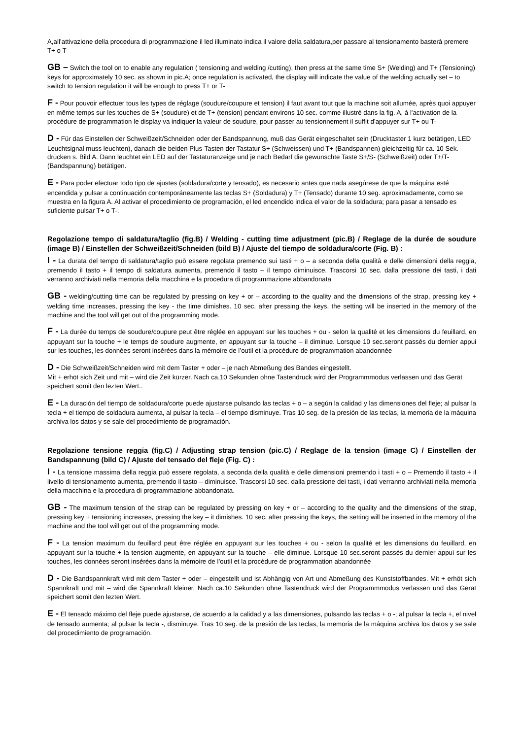A,all’attivazione della procedura di programmazione il led illuminato indica il valore della saldatura,per passare al tensionamento basterà premere T+ o T-
GB – Switch the tool on to enable any regulation ( tensioning and welding /cutting), then press at the same time S+ (Welding) and T+ (Tensioning) keys for approximately 10 sec. as shown in pic.A; once regulation is activated, the display will indicate the value of the welding actually set – to switch to tension regulation it will be enough to press T+ or T-
F - Pour pouvoir effectuer tous les types de réglage (soudure/coupure et tension) il faut avant tout que la machine soit allumée, après quoi appuyer en même temps sur les touches de S+ (soudure) et de T+ (tension) pendant environs 10 sec. comme illustré dans la fig. A, à l'activation de la procédure de programmation le display va indiquer la valeur de soudure, pour passer au tensionnement il suffit d’appuyer sur T+ ou T-
D - Für das Einstellen der Schweißzeit/Schneiden oder der Bandspannung, muß das Gerät eingeschaltet sein (Drucktaster 1 kurz betätigen, LED Leuchtsignal muss leuchten), danach die beiden Plus-Tasten der Tastatur S+ (Schweissen) und T+ (Bandspannen) gleichzeitig für ca. 10 Sek. drücken s. Bild A. Dann leuchtet ein LED auf der Tastaturanzeige und je nach Bedarf die gewünschte Taste S+/S- (Schweißzeit) oder T+/T- (Bandspannung) betätigen.
E - Para poder efectuar todo tipo de ajustes (soldadura/corte y tensado), es necesario antes que nada asegúrese de que la máquina esté encendida y pulsar a continuación contemporáneamente las teclas S+ (Soldadura) y T+ (Tensado) durante 10 seg. aproximadamente, como se muestra en la figura A. Al activar el procedimiento de programación, el led encendido indica el valor de la soldadura; para pasar a tensado es suficiente pulsar T+ o T-.
Regolazione tempo di saldatura/taglio (fig.B) / Welding - cutting time adjustment (pic.B) / Reglage de la durée de soudure (image B) / Einstellen der Schweißzeit/Schneiden (bild B) / Ajuste del tiempo de soldadura/corte (Fig. B) :
I - La durata del tempo di saldatura/taglio può essere regolata premendo sui tasti + o – a seconda della qualità e delle dimensioni della reggia, premendo il tasto + il tempo di saldatura aumenta, premendo il tasto – il tempo diminuisce. Trascorsi 10 sec. dalla pressione dei tasti, i dati verranno archiviati nella memoria della macchina e la procedura di programmazione abbandonata
GB - welding/cutting time can be regulated by pressing on key + or – according to the quality and the dimensions of the strap, pressing key + welding time increases, pressing the key - the time dimishes. 10 sec. after pressing the keys, the setting will be inserted in the memory of the machine and the tool will get out of the programming mode.
F - La durée du temps de soudure/coupure peut être réglée en appuyant sur les touches + ou - selon la qualité et les dimensions du feuillard, en appuyant sur la touche + le temps de soudure augmente, en appuyant sur la touche – il diminue. Lorsque 10 sec.seront passés du dernier appui sur les touches, les données seront insérées dans la mémoire de l’outil et la procédure de programmation abandonnée
D - Die Schweißzeit/Schneiden wird mit dem Taster + oder – je nach Abmeßung des Bandes eingestellt.
Mit + erhöt sich Zeit und mit – wird die Zeit kürzer. Nach ca.10 Sekunden ohne Tastendruck wird der Programmmodus verlassen und das Gerät speichert somit den lezten Wert..
E - La duración del tiempo de soldadura/corte puede ajustarse pulsando las teclas + o – a según la calidad y las dimensiones del fleje; al pulsar la tecla + el tiempo de soldadura aumenta, al pulsar la tecla – el tiempo disminuye. Tras 10 seg. de la presión de las teclas, la memoria de la máquina archiva los datos y se sale del procedimiento de programación.
Regolazione tensione reggia (fig.C) / Adjusting strap tension (pic.C) / Reglage de la tension (image C) / Einstellen der Bandspannung (bild C) / Ajuste del tensado del fleje (Fig. C) :
I - La tensione massima della reggia può essere regolata, a seconda della qualità e delle dimensioni premendo i tasti + o – Premendo il tasto + il livello di tensionamento aumenta, premendo il tasto – diminuisce. Trascorsi 10 sec. dalla pressione dei tasti, i dati verranno archiviati nella memoria della macchina e la procedura di programmazione abbandonata.
GB - The maximum tension of the strap can be regulated by pressing on key + or – according to the quality and the dimensions of the strap, pressing key + tensioning increases, pressing the key – it dimishes. 10 sec. after pressing the keys, the setting will be inserted in the memory of the machine and the tool will get out of the programming mode.
F - La tension maximum du feuillard peut être réglée en appuyant sur les touches + ou - selon la qualité et les dimensions du feuillard, en appuyant sur la touche + la tension augmente, en appuyant sur la touche – elle diminue. Lorsque 10 sec.seront passés du dernier appui sur les touches, les données seront insérées dans la mémoire de l’outil et la procédure de programmation abandonnée
D - Die Bandspannkraft wird mit dem Taster + oder – eingestellt und ist Abhängig von Art und Abmeßung des Kunststoffbandes. Mit + erhöt sich Spannkraft und mit – wird die Spannkraft kleiner. Nach ca.10 Sekunden ohne Tastendruck wird der Programmmodus verlassen und das Gerät speichert somit den lezten Wert.
E - El tensado máximo del fleje puede ajustarse, de acuerdo a la calidad y a las dimensiones, pulsando las teclas + o -; al pulsar la tecla +, el nivel de tensado aumenta; al pulsar la tecla -, disminuye. Tras 10 seg. de la presión de las teclas, la memoria de la máquina archiva los datos y se sale del procedimiento de programación.